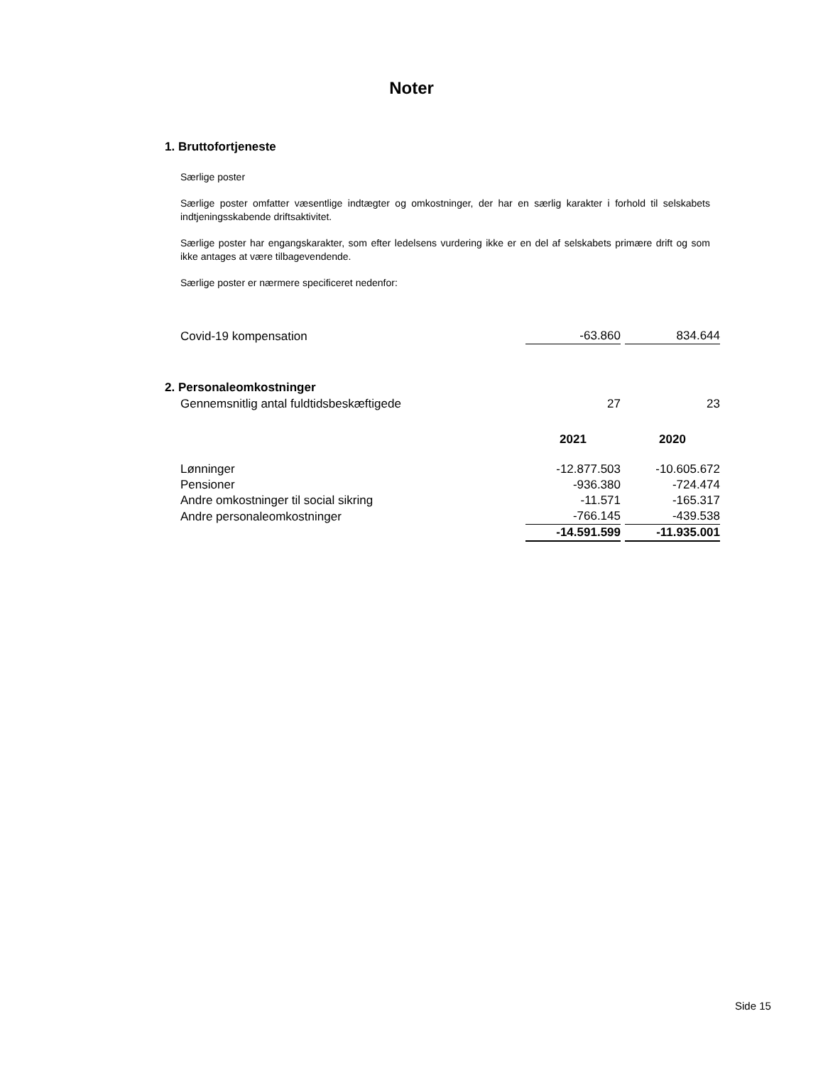Noter
1. Bruttofortjeneste
Særlige poster
Særlige poster omfatter væsentlige indtægter og omkostninger, der har en særlig karakter i forhold til selskabets indtjeningsskabende driftsaktivitet.
Særlige poster har engangskarakter, som efter ledelsens vurdering ikke er en del af selskabets primære drift og som ikke antages at være tilbagevendende.
Særlige poster er nærmere specificeret nedenfor:
| Covid-19 kompensation | -63.860 | 834.644 |
2. Personaleomkostninger
| Gennemsnitlig antal fuldtidsbeskæftigede | 27 | 23 |
| | 2021 | 2020 |
| Lønninger | -12.877.503 | -10.605.672 |
| Pensioner | -936.380 | -724.474 |
| Andre omkostninger til social sikring | -11.571 | -165.317 |
| Andre personaleomkostninger | -766.145 | -439.538 |
| | -14.591.599 | -11.935.001 |
Side 15